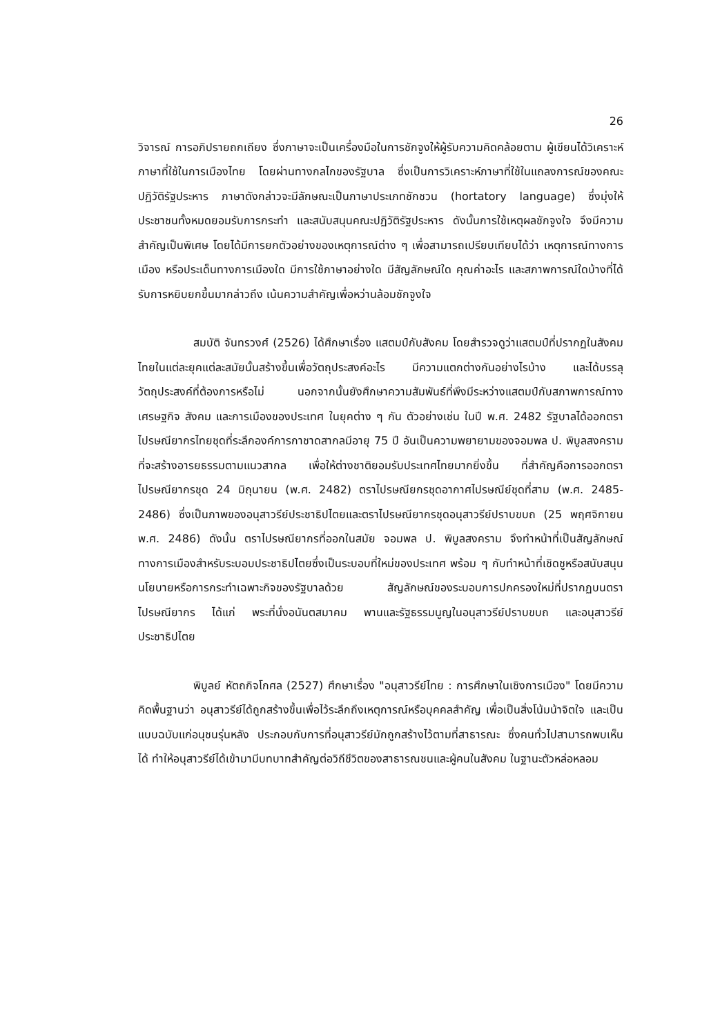26
วิจารณ์ การอภิปรายถกเถียง ซึ่งภาษาจะเป็นเครื่องมือในการชักจูงให้ผู้รับความคิดคล้อยตาม ผู้เขียนได้วิเคราะห์ภาษาที่ใช้ในการเมืองไทย โดยผ่านทางกลไกของรัฐบาล ซึ่งเป็นการวิเคราะห์ภาษาที่ใช้ในแถลงการณ์ของคณะปฏิวัติรัฐประหาร ภาษาดังกล่าวจะมีลักษณะเป็นภาษาประเภทชักชวน (hortatory language) ซึ่งมุ่งให้ประชาชนทั้งหมดยอมรับการกระทำ และสนับสนุนคณะปฏิวัติรัฐประหาร ดังนั้นการใช้เหตุผลชักจูงใจ จึงมีความสำคัญเป็นพิเศษ โดยได้มีการยกตัวอย่างของเหตุการณ์ต่าง ๆ เพื่อสามารถเปรียบเทียบได้ว่า เหตุการณ์ทางการเมือง หรือประเด็นทางการเมืองใด มีการใช้ภาษาอย่างใด มีสัญลักษณ์ใด คุณค่าอะไร และสภาพการณ์ใดบ้างที่ได้รับการหยิบยกขึ้นมากล่าวถึง เน้นความสำคัญเพื่อหว่านล้อมชักจูงใจ
สมบัติ จันทรวงศ์ (2526) ได้ศึกษาเรื่อง แสตมป์กับสังคม โดยสำรวจดูว่าแสตมป์ที่ปรากฏในสังคมไทยในแต่ละยุคแต่ละสมัยนั้นสร้างขึ้นเพื่อวัตถุประสงค์อะไร มีความแตกต่างกันอย่างไรบ้าง และได้บรรลุวัตถุประสงค์ที่ต้องการหรือไม่ นอกจากนั้นยังศึกษาความสัมพันธ์ที่พึงมีระหว่างแสตมป์กับสภาพการณ์ทางเศรษฐกิจ สังคม และการเมืองของประเทศ ในยุคต่าง ๆ กัน ตัวอย่างเช่น ในปี พ.ศ. 2482 รัฐบาลได้ออกตราไปรษณียากรไทยชุดที่ระลึกองค์การกาชาดสากลมีอายุ 75 ปี อันเป็นความพยายามของจอมพล ป. พิบูลสงคราม ที่จะสร้างอารยธรรมตามแนวสากล เพื่อให้ต่างชาติยอมรับประเทศไทยมากยิ่งขึ้น ที่สำคัญคือการออกตราไปรษณียากรชุด 24 มิถุนายน (พ.ศ. 2482) ตราไปรษณียกรชุดอากาศไปรษณีย์ชุดที่สาม (พ.ศ. 2485-2486) ซึ่งเป็นภาพของอนุสาวรีย์ประชาธิปไตยและตราไปรษณียากรชุดอนุสาวรีย์ปราบขบถ (25 พฤศจิกายน พ.ศ. 2486) ดังนั้น ตราไปรษณียากรที่ออกในสมัย จอมพล ป. พิบูลสงคราม จึงทำหน้าที่เป็นสัญลักษณ์ทางการเมืองสำหรับระบอบประชาธิปไตยซึ่งเป็นระบอบที่ใหม่ของประเทศ พร้อม ๆ กับทำหน้าที่เชิดชูหรือสนับสนุนนโยบายหรือการกระทำเฉพาะกิจของรัฐบาลด้วย สัญลักษณ์ของระบอบการปกครองใหม่ที่ปรากฏบนตราไปรษณียากร ได้แก่ พระที่นั่งอนันตสมาคม พานและรัฐธรรมนูญในอนุสาวรีย์ปราบขบถ และอนุสาวรีย์ประชาธิปไตย
พิบูลย์ หัตถกิจโกศล (2527) ศึกษาเรื่อง "อนุสาวรีย์ไทย : การศึกษาในเชิงการเมือง" โดยมีความคิดพื้นฐานว่า อนุสาวรีย์ได้ถูกสร้างขึ้นเพื่อไว้ระลึกถึงเหตุการณ์หรือบุคคลสำคัญ เพื่อเป็นสิ่งโน้มน้าจิตใจ และเป็นแบบฉบับแก่อนุชนรุ่นหลัง ประกอบกับการที่อนุสาวรีย์มักถูกสร้างไว้ตามที่สาธารณะ ซึ่งคนทั่วไปสามารถพบเห็นได้ ทำให้อนุสาวรีย์ได้เข้ามามีบทบาทสำคัญต่อวิถีชีวิตของสาธารณชนและผู้คนในสังคม ในฐานะตัวหล่อหลอม